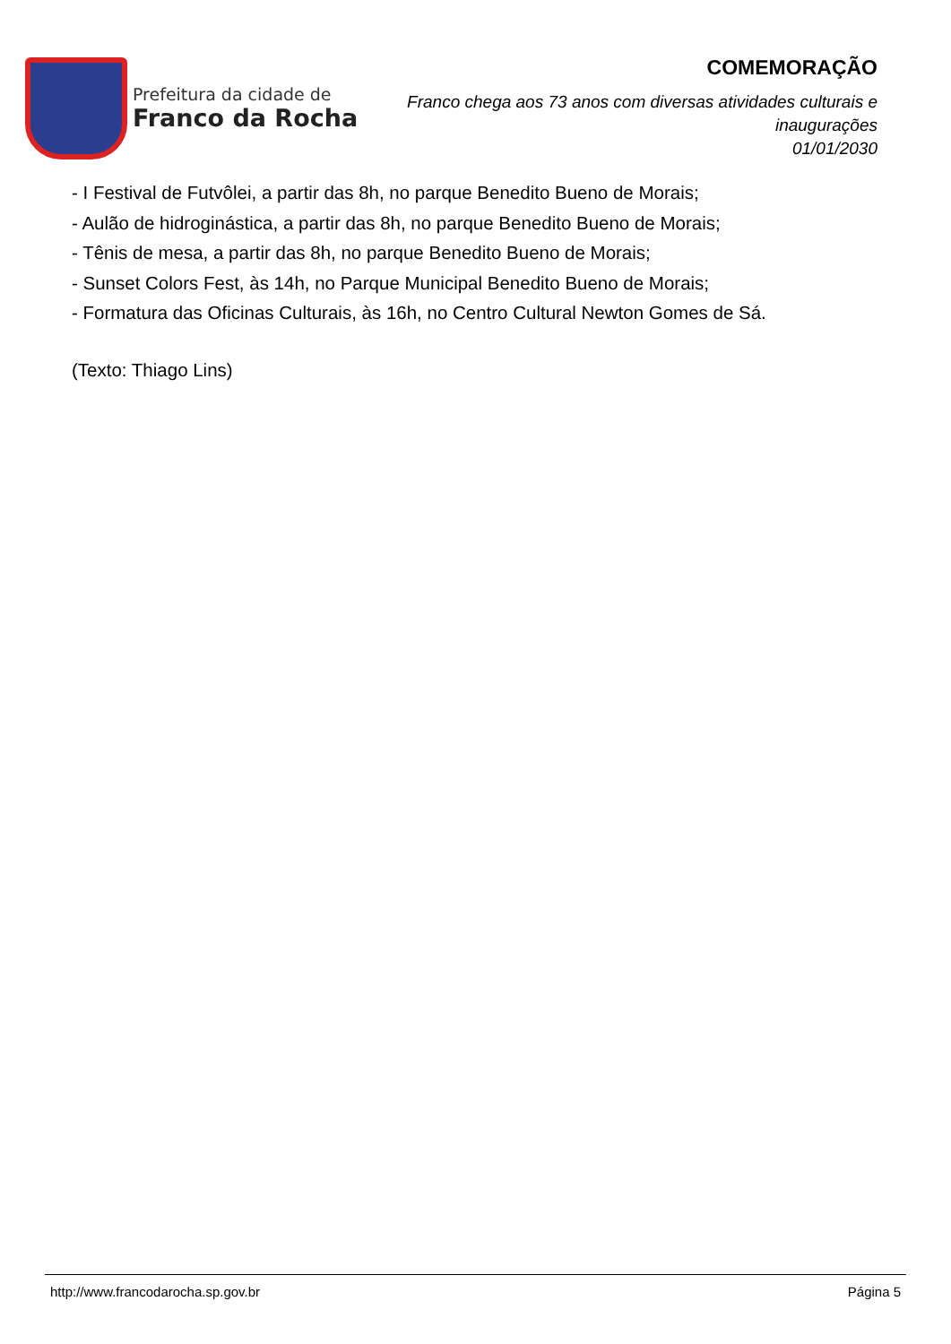Prefeitura da cidade de
Franco da Rocha
COMEMORAÇÃO
Franco chega aos 73 anos com diversas atividades culturais e
inaugurações
01/01/2030
- I Festival de Futvôlei, a partir das 8h, no parque Benedito Bueno de Morais;
- Aulão de hidroginástica, a partir das 8h, no parque Benedito Bueno de Morais;
- Tênis de mesa, a partir das 8h, no parque Benedito Bueno de Morais;
- Sunset Colors Fest, às 14h, no Parque Municipal Benedito Bueno de Morais;
- Formatura das Oficinas Culturais, às 16h, no Centro Cultural Newton Gomes de Sá.
(Texto: Thiago Lins)
http://www.francodarocha.sp.gov.br Página 5